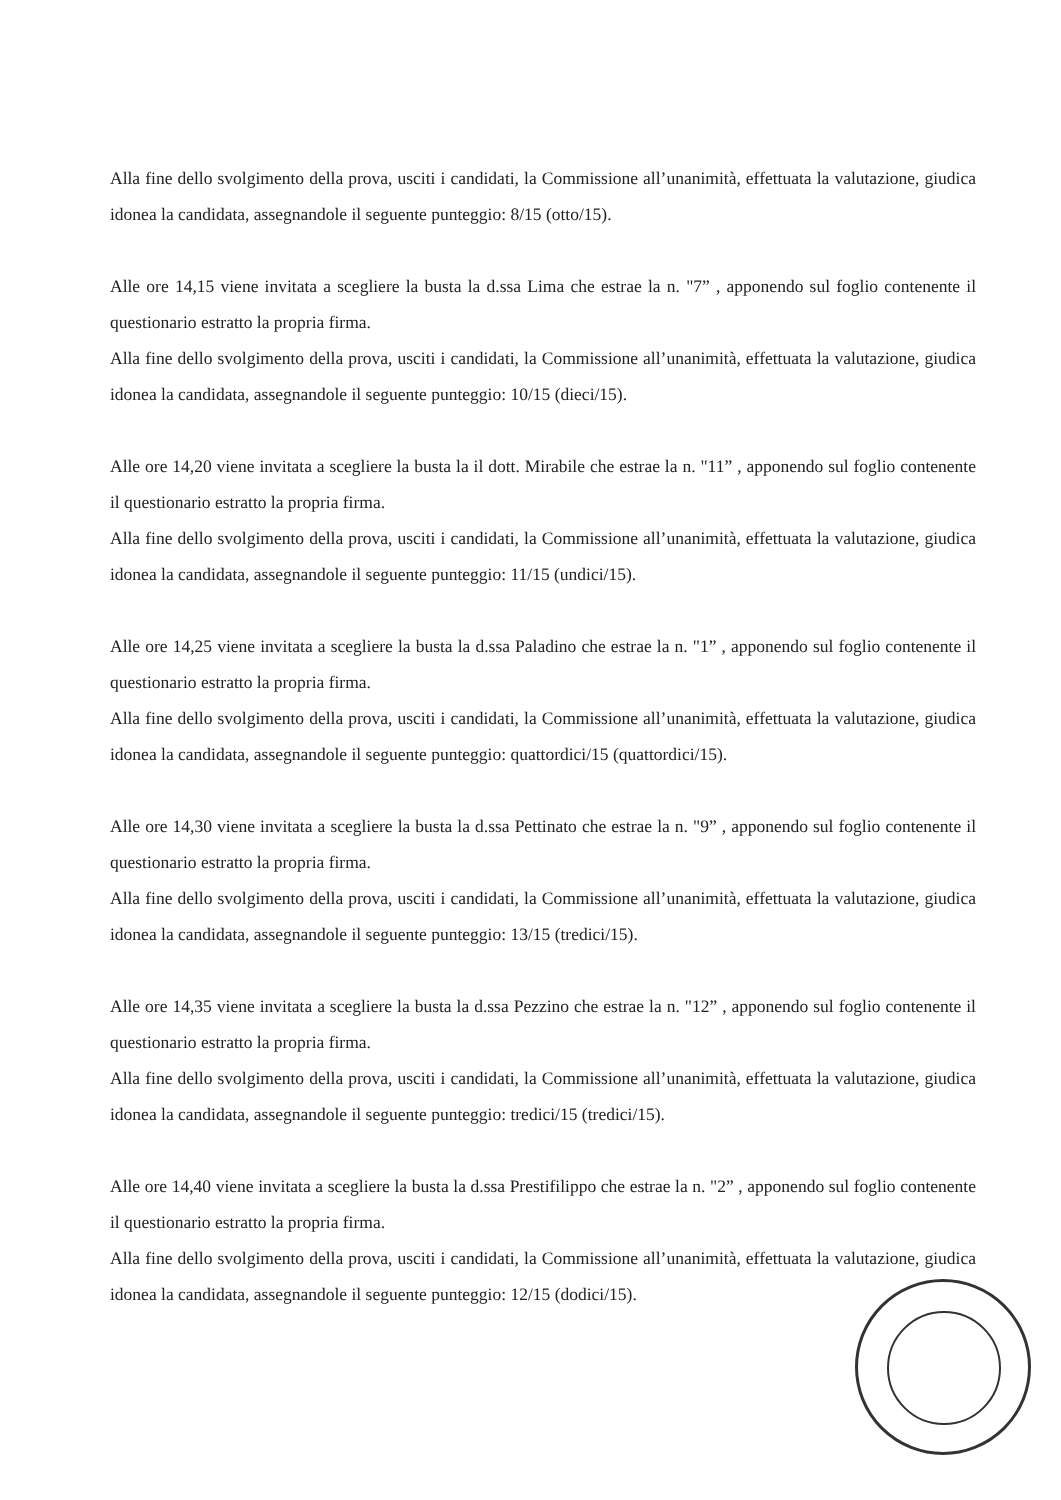Alla fine dello svolgimento della prova, usciti i candidati, la Commissione all’unanimità, effettuata la valutazione, giudica idonea la candidata, assegnandole il seguente punteggio: 8/15 (otto/15).
Alle ore 14,15 viene invitata a scegliere la busta la d.ssa Lima che estrae la n. "7” , apponendo sul foglio contenente il questionario estratto la propria firma.
Alla fine dello svolgimento della prova, usciti i candidati, la Commissione all’unanimità, effettuata la valutazione, giudica idonea la candidata, assegnandole il seguente punteggio: 10/15 (dieci/15).
Alle ore 14,20 viene invitata a scegliere la busta la il dott. Mirabile che estrae la n. "11” , apponendo sul foglio contenente il questionario estratto la propria firma.
Alla fine dello svolgimento della prova, usciti i candidati, la Commissione all’unanimità, effettuata la valutazione, giudica idonea la candidata, assegnandole il seguente punteggio: 11/15 (undici/15).
Alle ore 14,25 viene invitata a scegliere la busta la d.ssa Paladino che estrae la n. "1” , apponendo sul foglio contenente il questionario estratto la propria firma.
Alla fine dello svolgimento della prova, usciti i candidati, la Commissione all’unanimità, effettuata la valutazione, giudica idonea la candidata, assegnandole il seguente punteggio: quattordici/15 (quattordici/15).
Alle ore 14,30 viene invitata a scegliere la busta la d.ssa Pettinato che estrae la n. "9” , apponendo sul foglio contenente il questionario estratto la propria firma.
Alla fine dello svolgimento della prova, usciti i candidati, la Commissione all’unanimità, effettuata la valutazione, giudica idonea la candidata, assegnandole il seguente punteggio: 13/15 (tredici/15).
Alle ore 14,35 viene invitata a scegliere la busta la d.ssa Pezzino che estrae la n. "12” , apponendo sul foglio contenente il questionario estratto la propria firma.
Alla fine dello svolgimento della prova, usciti i candidati, la Commissione all’unanimità, effettuata la valutazione, giudica idonea la candidata, assegnandole il seguente punteggio: tredici/15 (tredici/15).
Alle ore 14,40 viene invitata a scegliere la busta la d.ssa Prestifilippo che estrae la n. "2” , apponendo sul foglio contenente il questionario estratto la propria firma.
Alla fine dello svolgimento della prova, usciti i candidati, la Commissione all’unanimità, effettuata la valutazione, giudica idonea la candidata, assegnandole il seguente punteggio: 12/15 (dodici/15).